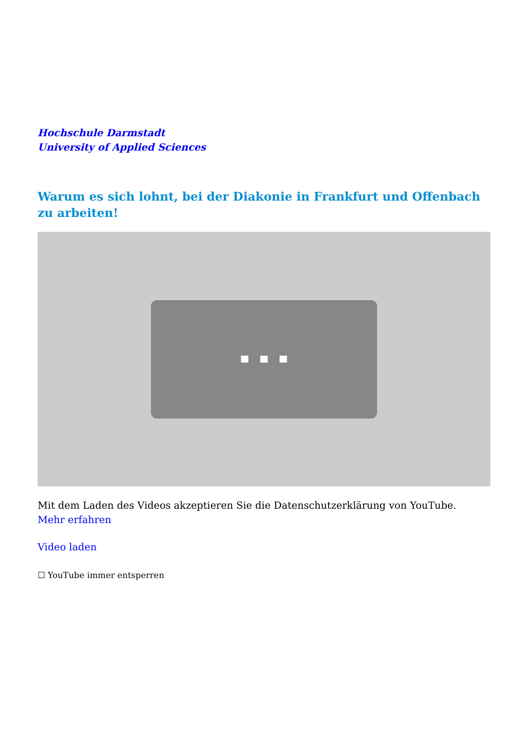Hochschule Darmstadt
University of Applied Sciences
Warum es sich lohnt, bei der Diakonie in Frankfurt und Offenbach zu arbeiten!
Mit dem Laden des Videos akzeptieren Sie die Datenschutzerklärung von YouTube.
Mehr erfahren
Video laden
☐ YouTube immer entsperren